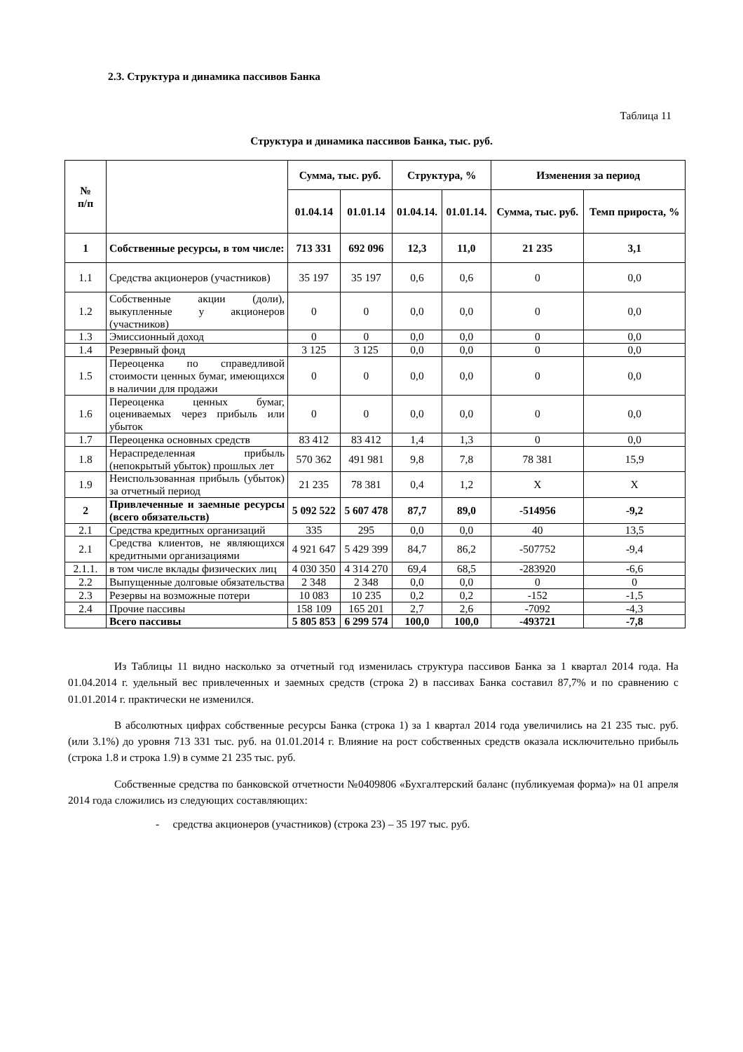2.3. Структура и динамика пассивов Банка
Таблица 11
Структура и динамика пассивов Банка, тыс. руб.
| № п/п | | Сумма, тыс. руб. | | Структура, % | | Изменения за период | |
| --- | --- | --- | --- | --- | --- | --- | --- |
| | | 01.04.14 | 01.01.14 | 01.04.14. | 01.01.14. | Сумма, тыс. руб. | Темп прироста, % |
| 1 | Собственные ресурсы, в том числе: | 713 331 | 692 096 | 12,3 | 11,0 | 21 235 | 3,1 |
| 1.1 | Средства акционеров (участников) | 35 197 | 35 197 | 0,6 | 0,6 | 0 | 0,0 |
| 1.2 | Собственные акции (доли), выкупленные у акционеров (участников) | 0 | 0 | 0,0 | 0,0 | 0 | 0,0 |
| 1.3 | Эмиссионный доход | 0 | 0 | 0,0 | 0,0 | 0 | 0,0 |
| 1.4 | Резервный фонд | 3 125 | 3 125 | 0,0 | 0,0 | 0 | 0,0 |
| 1.5 | Переоценка по справедливой стоимости ценных бумаг, имеющихся в наличии для продажи | 0 | 0 | 0,0 | 0,0 | 0 | 0,0 |
| 1.6 | Переоценка ценных бумаг, оцениваемых через прибыль или убыток | 0 | 0 | 0,0 | 0,0 | 0 | 0,0 |
| 1.7 | Переоценка основных средств | 83 412 | 83 412 | 1,4 | 1,3 | 0 | 0,0 |
| 1.8 | Нераспределенная прибыль (непокрытый убыток) прошлых лет | 570 362 | 491 981 | 9,8 | 7,8 | 78 381 | 15,9 |
| 1.9 | Неиспользованная прибыль (убыток) за отчетный период | 21 235 | 78 381 | 0,4 | 1,2 | X | X |
| 2 | Привлеченные и заемные ресурсы (всего обязательств) | 5 092 522 | 5 607 478 | 87,7 | 89,0 | -514956 | -9,2 |
| 2.1 | Средства кредитных организаций | 335 | 295 | 0,0 | 0,0 | 40 | 13,5 |
| 2.1 | Средства клиентов, не являющихся кредитными организациями | 4 921 647 | 5 429 399 | 84,7 | 86,2 | -507752 | -9,4 |
| 2.1.1. | в том числе вклады физических лиц | 4 030 350 | 4 314 270 | 69,4 | 68,5 | -283920 | -6,6 |
| 2.2 | Выпущенные долговые обязательства | 2 348 | 2 348 | 0,0 | 0,0 | 0 | 0 |
| 2.3 | Резервы на возможные потери | 10 083 | 10 235 | 0,2 | 0,2 | -152 | -1,5 |
| 2.4 | Прочие пассивы | 158 109 | 165 201 | 2,7 | 2,6 | -7092 | -4,3 |
| | Всего пассивы | 5 805 853 | 6 299 574 | 100,0 | 100,0 | -493721 | -7,8 |
Из Таблицы 11 видно насколько за отчетный год изменилась структура пассивов Банка за 1 квартал 2014 года. На 01.04.2014 г. удельный вес привлеченных и заемных средств (строка 2) в пассивах Банка составил 87,7% и по сравнению с 01.01.2014 г. практически не изменился.
В абсолютных цифрах собственные ресурсы Банка (строка 1) за 1 квартал 2014 года увеличились на 21 235 тыс. руб. (или 3.1%) до уровня 713 331 тыс. руб. на 01.01.2014 г. Влияние на рост собственных средств оказала исключительно прибыль (строка 1.8 и строка 1.9) в сумме 21 235 тыс. руб.
Собственные средства по банковской отчетности №0409806 «Бухгалтерский баланс (публикуемая форма)» на 01 апреля 2014 года сложились из следующих составляющих:
- средства акционеров (участников) (строка 23) – 35 197 тыс. руб.